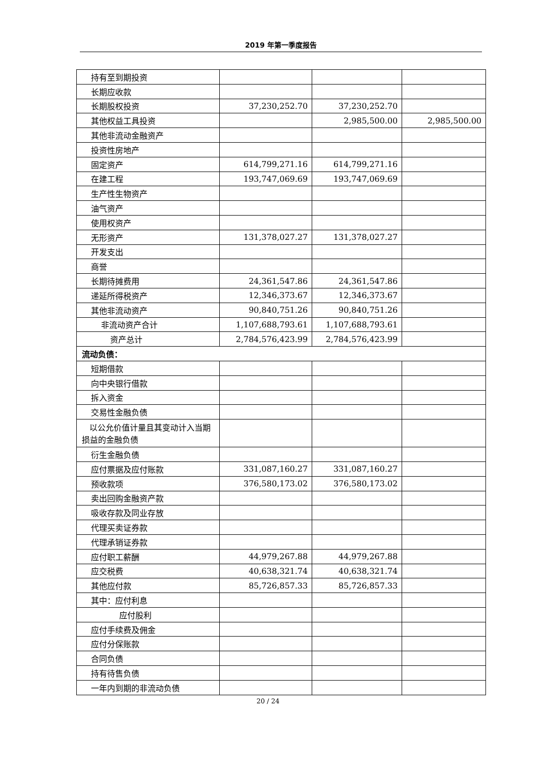2019 年第一季度报告
| 持有至到期投资 | | | |
| 长期应收款 | | | |
| 长期股权投资 | 37,230,252.70 | 37,230,252.70 | |
| 其他权益工具投资 | | 2,985,500.00 | 2,985,500.00 |
| 其他非流动金融资产 | | | |
| 投资性房地产 | | | |
| 固定资产 | 614,799,271.16 | 614,799,271.16 | |
| 在建工程 | 193,747,069.69 | 193,747,069.69 | |
| 生产性生物资产 | | | |
| 油气资产 | | | |
| 使用权资产 | | | |
| 无形资产 | 131,378,027.27 | 131,378,027.27 | |
| 开发支出 | | | |
| 商誉 | | | |
| 长期待摊费用 | 24,361,547.86 | 24,361,547.86 | |
| 递延所得税资产 | 12,346,373.67 | 12,346,373.67 | |
| 其他非流动资产 | 90,840,751.26 | 90,840,751.26 | |
| 非流动资产合计 | 1,107,688,793.61 | 1,107,688,793.61 | |
| 资产总计 | 2,784,576,423.99 | 2,784,576,423.99 | |
| 流动负债： | | | |
| 短期借款 | | | |
| 向中央银行借款 | | | |
| 拆入资金 | | | |
| 交易性金融负债 | | | |
| 以公允价值计量且其变动计入当期损益的金融负债 | | | |
| 衍生金融负债 | | | |
| 应付票据及应付账款 | 331,087,160.27 | 331,087,160.27 | |
| 预收款项 | 376,580,173.02 | 376,580,173.02 | |
| 卖出回购金融资产款 | | | |
| 吸收存款及同业存放 | | | |
| 代理买卖证券款 | | | |
| 代理承销证券款 | | | |
| 应付职工薪酬 | 44,979,267.88 | 44,979,267.88 | |
| 应交税费 | 40,638,321.74 | 40,638,321.74 | |
| 其他应付款 | 85,726,857.33 | 85,726,857.33 | |
| 其中：应付利息 | | | |
| 应付股利 | | | |
| 应付手续费及佣金 | | | |
| 应付分保账款 | | | |
| 合同负债 | | | |
| 持有待售负债 | | | |
| 一年内到期的非流动负债 | | | |
20 / 24